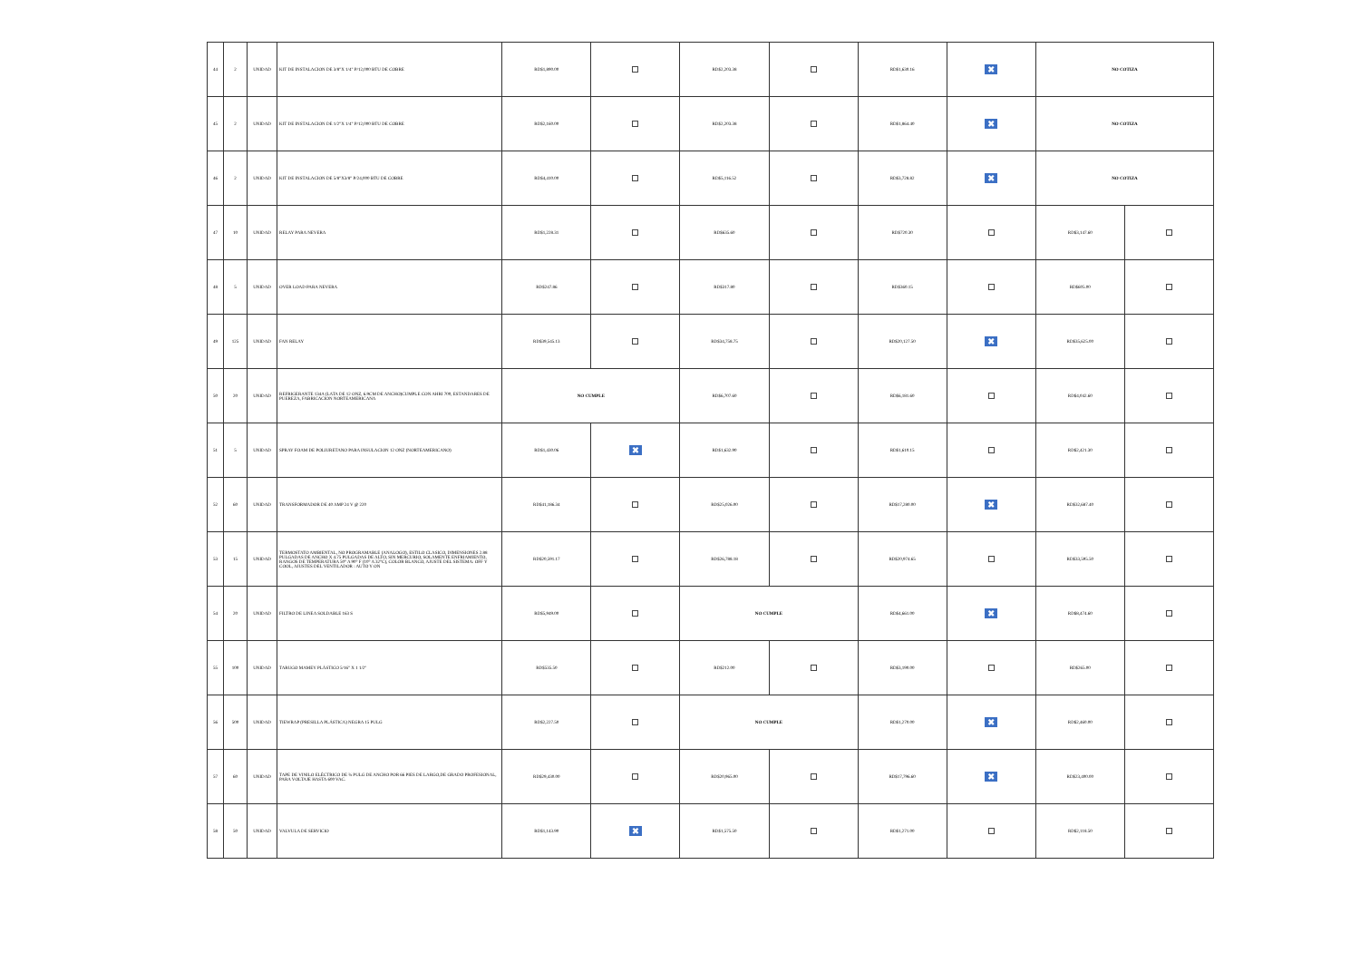| 44 | 2 | UNIDAD | KIT DE INSTALACION DE 3/8"X 1/4" P/12,000 BTU DE COBRE | RD$1,890.00 | | RD$2,203.38 | | RD$1,630.16 | ✖ | NO COTIZA | |
| 45 | 2 | UNIDAD | KIT DE INSTALACION DE 1/2"X 1/4" P/12,000 BTU DE COBRE | RD$2,160.00 | | RD$2,203.38 | | RD$1,864.40 | ✖ | NO COTIZA | |
| 46 | 2 | UNIDAD | KIT DE INSTALACION DE 5/8"X3/8" P/24,000 BTU DE COBRE | RD$4,410.00 | | RD$5,116.52 | | RD$3,728.82 | ✖ | NO COTIZA | |
| 47 | 10 | UNIDAD | RELAY PARA NEVERA | RD$1,228.31 | | RD$635.60 | | RD$720.30 | | RD$3,147.60 | |
| 48 | 5 | UNIDAD | OVER LOAD PARA NEVERA | RD$247.86 | | RD$317.80 | | RD$360.15 | | RD$605.00 | |
| 49 | 125 | UNIDAD | FAN RELAY | RD$39,545.13 | | RD$34,758.75 | | RD$20,127.50 | ✖ | RD$35,625.00 | |
| 50 | 20 | UNIDAD | REFRIGERANTE 134A (LATA DE 12 ONZ, 6.9CM DE ANCHO)CUMPLE CON AHRI 700, ESTANDARES DE PUEREZA, FABRICACION NORTEAMERICANA | NO CUMPLE | | RD$6,707.60 | | RD$6,181.60 | | RD$4,042.60 | |
| 51 | 5 | UNIDAD | SPRAY FOAM DE POLIURETANO PARA INSULACION 12 ONZ (NORTEAMERICANO) | RD$1,430.06 | ✖ | RD$1,632.90 | | RD$1,610.15 | | RD$2,421.30 | |
| 52 | 60 | UNIDAD | TRANSFORMADOR DE 40 AMP 24 V @ 220 | RD$41,186.34 | | RD$25,026.00 | | RD$17,280.00 | ✖ | RD$32,687.40 | |
| 53 | 15 | UNIDAD | TERMOSTATO AMBIENTAL, NO PROGRAMABLE (ANALOGO), ESTILO CLASICO, DIMENSIONES 2.88 PULGADAS DE ANCHO X 4.75 PULGADAS DE ALTO, SIN MERCURIO, SOLAMENTE ENFRIAMIENTO, RANGOS DE TEMPERATURA 50° A 90° F (10° A 32°C), COLOR BLANCO, AJUSTE DEL SISTEMA: OFF Y COOL, AJUSTES DEL VENTILADOR : AUTO Y ON | RD$20,591.17 | | RD$26,788.18 | | RD$20,974.65 | | RD$33,595.50 | |
| 54 | 20 | UNIDAD | FILTRO DE LINEA SOLDABLE 163 S | RD$5,949.00 | | NO CUMPLE | | RD$4,661.00 | ✖ | RD$8,474.60 | |
| 55 | 100 | UNIDAD | TARUGO MAMEY PLÁSTICO 5/16" X 1 1/2" | RD$535.50 | | RD$212.00 | | RD$3,190.00 | | RD$265.00 | |
| 56 | 500 | UNIDAD | TIEWRAP (PRESILLA PLÁSTICA) NEGRA 15 PULG | RD$2,227.50 | | NO CUMPLE | | RD$1,270.00 | ✖ | RD$2,460.00 | |
| 57 | 60 | UNIDAD | TAPE DE VINILO ELÉCTRICO DE ¾ PULG DE ANCHO POR 66 PIES DE LARGO,DE GRADO PROFESIONAL, PARA VOLTAJE HASTA 600 VAC. | RD$29,430.00 | | RD$20,965.00 | | RD$17,796.60 | ✖ | RD$23,400.00 | |
| 58 | 50 | UNIDAD | VALVULA DE SERVICIO | RD$1,143.90 | ✖ | RD$1,575.50 | | RD$1,271.00 | | RD$2,118.50 | |